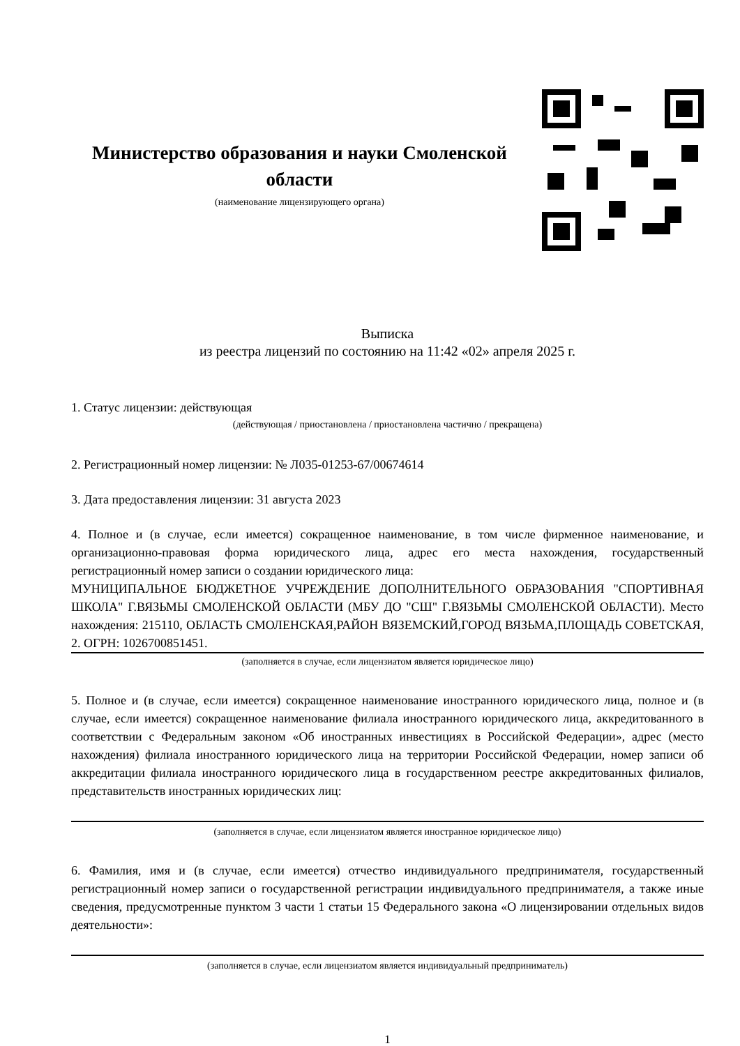Министерство образования и науки Смоленской области
(наименование лицензирующего органа)
Выписка
из реестра лицензий по состоянию на 11:42 «02» апреля 2025 г.
1. Статус лицензии: действующая
(действующая / приостановлена / приостановлена частично / прекращена)
2. Регистрационный номер лицензии: № Л035-01253-67/00674614
3. Дата предоставления лицензии: 31 августа 2023
4. Полное и (в случае, если имеется) сокращенное наименование, в том числе фирменное наименование, и организационно-правовая форма юридического лица, адрес его места нахождения, государственный регистрационный номер записи о создании юридического лица:
МУНИЦИПАЛЬНОЕ БЮДЖЕТНОЕ УЧРЕЖДЕНИЕ ДОПОЛНИТЕЛЬНОГО ОБРАЗОВАНИЯ "СПОРТИВНАЯ ШКОЛА" Г.ВЯЗЬМЫ СМОЛЕНСКОЙ ОБЛАСТИ (МБУ ДО "СШ" Г.ВЯЗЬМЫ СМОЛЕНСКОЙ ОБЛАСТИ). Место нахождения: 215110, ОБЛАСТЬ СМОЛЕНСКАЯ,РАЙОН ВЯЗЕМСКИЙ,ГОРОД ВЯЗЬМА,ПЛОЩАДЬ СОВЕТСКАЯ, 2. ОГРН: 1026700851451.
(заполняется в случае, если лицензиатом является юридическое лицо)
5. Полное и (в случае, если имеется) сокращенное наименование иностранного юридического лица, полное и (в случае, если имеется) сокращенное наименование филиала иностранного юридического лица, аккредитованного в соответствии с Федеральным законом «Об иностранных инвестициях в Российской Федерации», адрес (место нахождения) филиала иностранного юридического лица на территории Российской Федерации, номер записи об аккредитации филиала иностранного юридического лица в государственном реестре аккредитованных филиалов, представительств иностранных юридических лиц:
(заполняется в случае, если лицензиатом является иностранное юридическое лицо)
6. Фамилия, имя и (в случае, если имеется) отчество индивидуального предпринимателя, государственный регистрационный номер записи о государственной регистрации индивидуального предпринимателя, а также иные сведения, предусмотренные пунктом 3 части 1 статьи 15 Федерального закона «О лицензировании отдельных видов деятельности»:
(заполняется в случае, если лицензиатом является индивидуальный предприниматель)
1